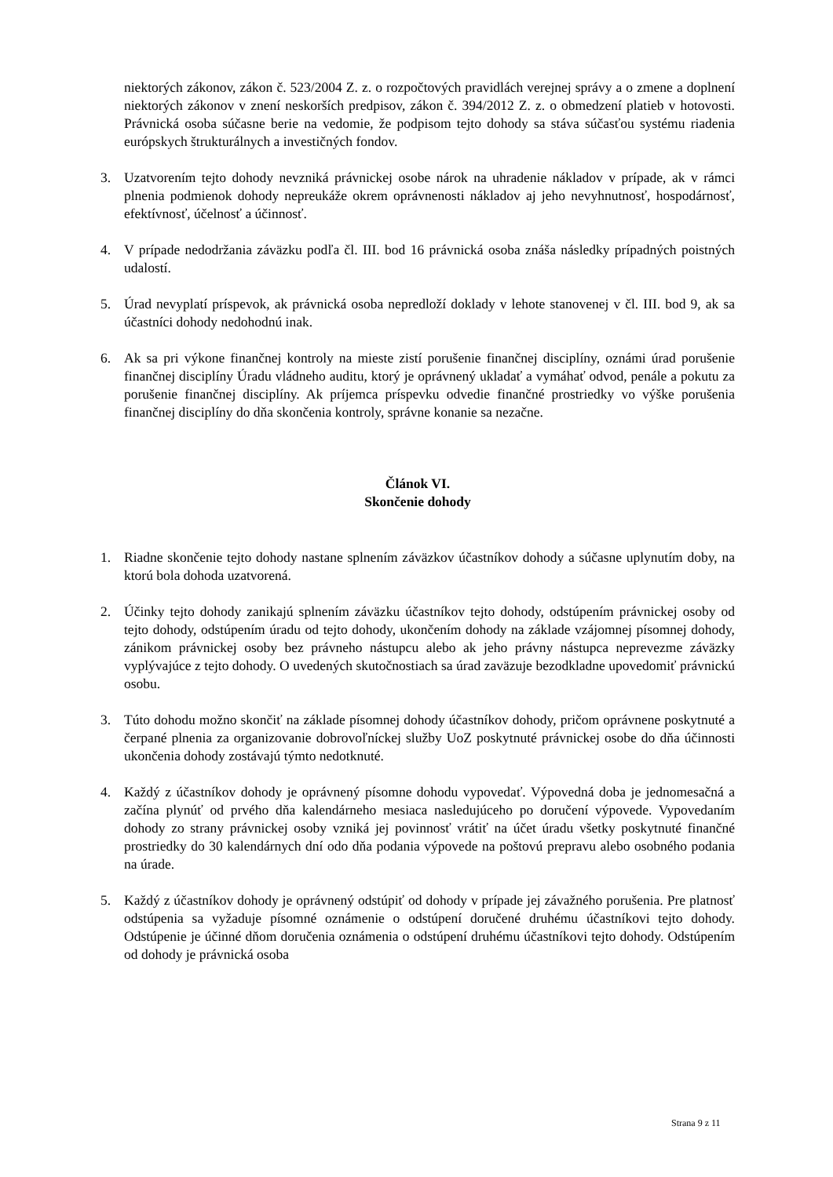niektorých zákonov, zákon č. 523/2004 Z. z. o rozpočtových pravidlách verejnej správy a o zmene a doplnení niektorých zákonov v znení neskorších predpisov, zákon č. 394/2012 Z. z. o obmedzení platieb v hotovosti. Právnická osoba súčasne berie na vedomie, že podpisom tejto dohody sa stáva súčasťou systému riadenia európskych štrukturálnych a investičných fondov.
3. Uzatvorením tejto dohody nevzniká právnickej osobe nárok na uhradenie nákladov v prípade, ak v rámci plnenia podmienok dohody nepreukáže okrem oprávnenosti nákladov aj jeho nevyhnutnosť, hospodárnosť, efektívnosť, účelnosť a účinnosť.
4. V prípade nedodržania záväzku podľa čl. III. bod 16 právnická osoba znáša následky prípadných poistných udalostí.
5. Úrad nevyplatí príspevok, ak právnická osoba nepredloží doklady v lehote stanovenej v čl. III. bod 9, ak sa účastníci dohody nedohodnú inak.
6. Ak sa pri výkone finančnej kontroly na mieste zistí porušenie finančnej disciplíny, oznámi úrad porušenie finančnej disciplíny Úradu vládneho auditu, ktorý je oprávnený ukladať a vymáhať odvod, penále a pokutu za porušenie finančnej disciplíny. Ak príjemca príspevku odvedie finančné prostriedky vo výške porušenia finančnej disciplíny do dňa skončenia kontroly, správne konanie sa nezačne.
Článok VI.
Skončenie dohody
1. Riadne skončenie tejto dohody nastane splnením záväzkov účastníkov dohody a súčasne uplynutím doby, na ktorú bola dohoda uzatvorená.
2. Účinky tejto dohody zanikajú splnením záväzku účastníkov tejto dohody, odstúpením právnickej osoby od tejto dohody, odstúpením úradu od tejto dohody, ukončením dohody na základe vzájomnej písomnej dohody, zánikom právnickej osoby bez právneho nástupcu alebo ak jeho právny nástupca neprevezme záväzky vyplývajúce z tejto dohody. O uvedených skutočnostiach sa úrad zaväzuje bezodkladne upovedomiť právnickú osobu.
3. Túto dohodu možno skončiť na základe písomnej dohody účastníkov dohody, pričom oprávnene poskytnuté a čerpané plnenia za organizovanie dobrovoľníckej služby UoZ poskytnuté právnickej osobe do dňa účinnosti ukončenia dohody zostávajú týmto nedotknuté.
4. Každý z účastníkov dohody je oprávnený písomne dohodu vypovedať. Výpovedná doba je jednomesačná a začína plynúť od prvého dňa kalendárneho mesiaca nasledujúceho po doručení výpovede. Vypovedaním dohody zo strany právnickej osoby vzniká jej povinnosť vrátiť na účet úradu všetky poskytnuté finančné prostriedky do 30 kalendárnych dní odo dňa podania výpovede na poštovú prepravu alebo osobného podania na úrade.
5. Každý z účastníkov dohody je oprávnený odstúpiť od dohody v prípade jej závažného porušenia. Pre platnosť odstúpenia sa vyžaduje písomné oznámenie o odstúpení doručené druhému účastníkovi tejto dohody. Odstúpenie je účinné dňom doručenia oznámenia o odstúpení druhému účastníkovi tejto dohody. Odstúpením od dohody je právnická osoba
Strana 9 z 11